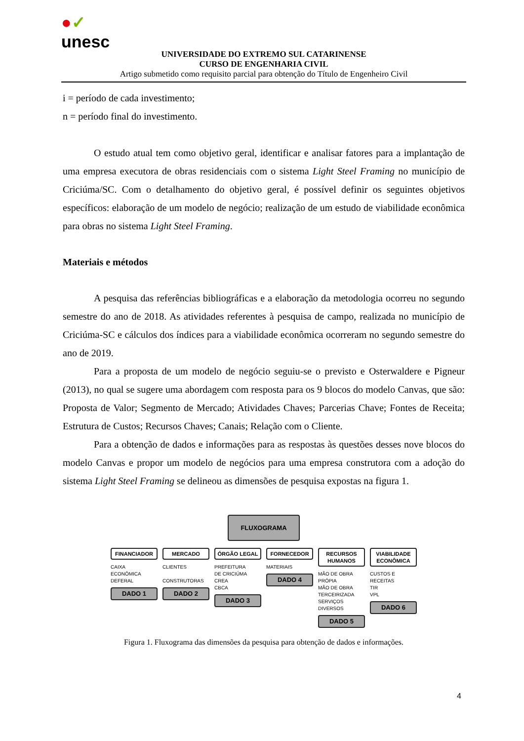●✓
unesc
UNIVERSIDADE DO EXTREMO SUL CATARINENSE
CURSO DE ENGENHARIA CIVIL
Artigo submetido como requisito parcial para obtenção do Título de Engenheiro Civil
i = período de cada investimento;
n = período final do investimento.
O estudo atual tem como objetivo geral, identificar e analisar fatores para a implantação de uma empresa executora de obras residenciais com o sistema Light Steel Framing no município de Criciúma/SC. Com o detalhamento do objetivo geral, é possível definir os seguintes objetivos específicos: elaboração de um modelo de negócio; realização de um estudo de viabilidade econômica para obras no sistema Light Steel Framing.
Materiais e métodos
A pesquisa das referências bibliográficas e a elaboração da metodologia ocorreu no segundo semestre do ano de 2018. As atividades referentes à pesquisa de campo, realizada no município de Criciúma-SC e cálculos dos índices para a viabilidade econômica ocorreram no segundo semestre do ano de 2019.
Para a proposta de um modelo de negócio seguiu-se o previsto e Osterwaldere e Pigneur (2013), no qual se sugere uma abordagem com resposta para os 9 blocos do modelo Canvas, que são: Proposta de Valor; Segmento de Mercado; Atividades Chaves; Parcerias Chave; Fontes de Receita; Estrutura de Custos; Recursos Chaves; Canais; Relação com o Cliente.
Para a obtenção de dados e informações para as respostas às questões desses nove blocos do modelo Canvas e propor um modelo de negócios para uma empresa construtora com a adoção do sistema Light Steel Framing se delineou as dimensões de pesquisa expostas na figura 1.
FLUXOGRAMA
FINANCIADOR
CAIXA
ECONÔMICA
DEFERAL
DADO 1
MERCADO
CLIENTES
CONSTRUTORAS
DADO 2
ÓRGÃO LEGAL
PREFEITURA
DE CRICIÚMA
CREA
CBCA
DADO 3
FORNECEDOR
MATERIAIS
DADO 4
RECURSOS HUMANOS
MÃO DE OBRA
PRÓPIA
MÃO DE OBRA
TERCEIRIZADA
SERVIÇOS
DIVERSOS
DADO 5
VIABILIDADE ECONÔMICA
CUSTOS E
RECEITAS
TIR
VPL
DADO 6
Figura 1. Fluxograma das dimensões da pesquisa para obtenção de dados e informações.
4